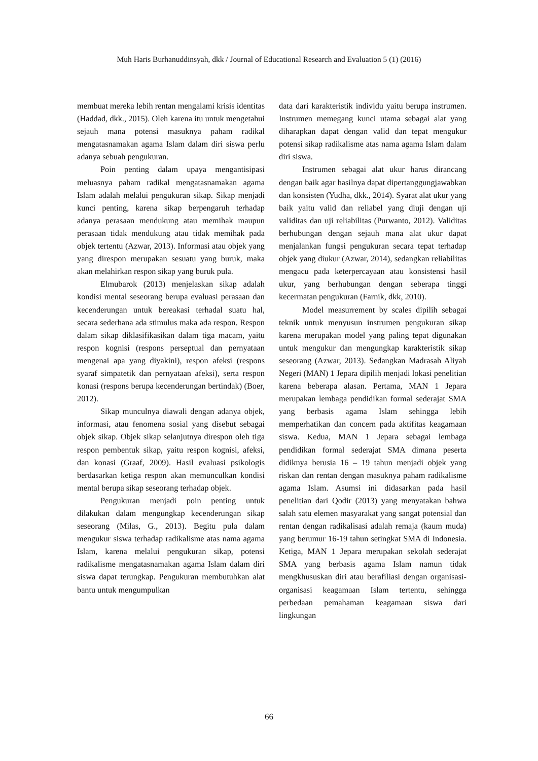Muh Haris Burhanuddinsyah, dkk / Journal of Educational Research and Evaluation 5 (1) (2016)
membuat mereka lebih rentan mengalami krisis identitas (Haddad, dkk., 2015). Oleh karena itu untuk mengetahui sejauh mana potensi masuknya paham radikal mengatasnamakan agama Islam dalam diri siswa perlu adanya sebuah pengukuran.
Poin penting dalam upaya mengantisipasi meluasnya paham radikal mengatasnamakan agama Islam adalah melalui pengukuran sikap. Sikap menjadi kunci penting, karena sikap berpengaruh terhadap adanya perasaan mendukung atau memihak maupun perasaan tidak mendukung atau tidak memihak pada objek tertentu (Azwar, 2013). Informasi atau objek yang yang direspon merupakan sesuatu yang buruk, maka akan melahirkan respon sikap yang buruk pula.
Elmubarok (2013) menjelaskan sikap adalah kondisi mental seseorang berupa evaluasi perasaan dan kecenderungan untuk bereakasi terhadal suatu hal, secara sederhana ada stimulus maka ada respon. Respon dalam sikap diklasifikasikan dalam tiga macam, yaitu respon kognisi (respons perseptual dan pernyataan mengenai apa yang diyakini), respon afeksi (respons syaraf simpatetik dan pernyataan afeksi), serta respon konasi (respons berupa kecenderungan bertindak) (Boer, 2012).
Sikap munculnya diawali dengan adanya objek, informasi, atau fenomena sosial yang disebut sebagai objek sikap. Objek sikap selanjutnya direspon oleh tiga respon pembentuk sikap, yaitu respon kognisi, afeksi, dan konasi (Graaf, 2009). Hasil evaluasi psikologis berdasarkan ketiga respon akan memunculkan kondisi mental berupa sikap seseorang terhadap objek.
Pengukuran menjadi poin penting untuk dilakukan dalam mengungkap kecenderungan sikap seseorang (Milas, G., 2013). Begitu pula dalam mengukur siswa terhadap radikalisme atas nama agama Islam, karena melalui pengukuran sikap, potensi radikalisme mengatasnamakan agama Islam dalam diri siswa dapat terungkap. Pengukuran membutuhkan alat bantu untuk mengumpulkan
data dari karakteristik individu yaitu berupa instrumen. Instrumen memegang kunci utama sebagai alat yang diharapkan dapat dengan valid dan tepat mengukur potensi sikap radikalisme atas nama agama Islam dalam diri siswa.
Instrumen sebagai alat ukur harus dirancang dengan baik agar hasilnya dapat dipertanggungjawabkan dan konsisten (Yudha, dkk., 2014). Syarat alat ukur yang baik yaitu valid dan reliabel yang diuji dengan uji validitas dan uji reliabilitas (Purwanto, 2012). Validitas berhubungan dengan sejauh mana alat ukur dapat menjalankan fungsi pengukuran secara tepat terhadap objek yang diukur (Azwar, 2014), sedangkan reliabilitas mengacu pada keterpercayaan atau konsistensi hasil ukur, yang berhubungan dengan seberapa tinggi kecermatan pengukuran (Farnik, dkk, 2010).
Model measurrement by scales dipilih sebagai teknik untuk menyusun instrumen pengukuran sikap karena merupakan model yang paling tepat digunakan untuk mengukur dan mengungkap karakteristik sikap seseorang (Azwar, 2013). Sedangkan Madrasah Aliyah Negeri (MAN) 1 Jepara dipilih menjadi lokasi penelitian karena beberapa alasan. Pertama, MAN 1 Jepara merupakan lembaga pendidikan formal sederajat SMA yang berbasis agama Islam sehingga lebih memperhatikan dan concern pada aktifitas keagamaan siswa. Kedua, MAN 1 Jepara sebagai lembaga pendidikan formal sederajat SMA dimana peserta didiknya berusia 16 – 19 tahun menjadi objek yang riskan dan rentan dengan masuknya paham radikalisme agama Islam. Asumsi ini didasarkan pada hasil penelitian dari Qodir (2013) yang menyatakan bahwa salah satu elemen masyarakat yang sangat potensial dan rentan dengan radikalisasi adalah remaja (kaum muda) yang berumur 16-19 tahun setingkat SMA di Indonesia. Ketiga, MAN 1 Jepara merupakan sekolah sederajat SMA yang berbasis agama Islam namun tidak mengkhususkan diri atau berafiliasi dengan organisasi-organisasi keagamaan Islam tertentu, sehingga perbedaan pemahaman keagamaan siswa dari lingkungan
66